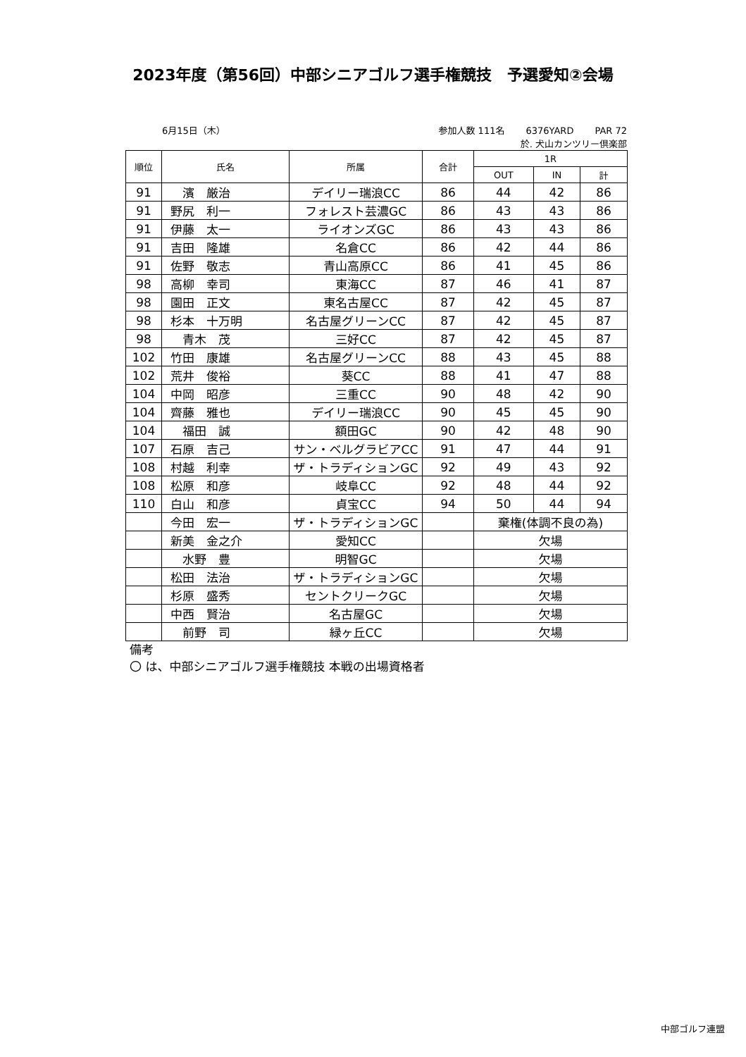2023年度（第56回）中部シニアゴルフ選手権競技　予選愛知②会場
6月15日（木） 参加人数 111名 6376YARD PAR 72
於. 犬山カンツリー倶楽部
| 順位 | 氏名 | 所属 | 合計 | 1R | | |
| --- | --- | --- | --- | --- | --- | --- |
| | | | | OUT | IN | 計 |
| 91 | 濱 厳治 | デイリー瑞浪CC | 86 | 44 | 42 | 86 |
| 91 | 野尻 利一 | フォレスト芸濃GC | 86 | 43 | 43 | 86 |
| 91 | 伊藤 太一 | ライオンズGC | 86 | 43 | 43 | 86 |
| 91 | 吉田 隆雄 | 名倉CC | 86 | 42 | 44 | 86 |
| 91 | 佐野 敬志 | 青山高原CC | 86 | 41 | 45 | 86 |
| 98 | 高柳 幸司 | 東海CC | 87 | 46 | 41 | 87 |
| 98 | 園田 正文 | 東名古屋CC | 87 | 42 | 45 | 87 |
| 98 | 杉本 十万明 | 名古屋グリーンCC | 87 | 42 | 45 | 87 |
| 98 | 青木 茂 | 三好CC | 87 | 42 | 45 | 87 |
| 102 | 竹田 康雄 | 名古屋グリーンCC | 88 | 43 | 45 | 88 |
| 102 | 荒井 俊裕 | 葵CC | 88 | 41 | 47 | 88 |
| 104 | 中岡 昭彦 | 三重CC | 90 | 48 | 42 | 90 |
| 104 | 齊藤 雅也 | デイリー瑞浪CC | 90 | 45 | 45 | 90 |
| 104 | 福田 誠 | 額田GC | 90 | 42 | 48 | 90 |
| 107 | 石原 吉己 | サン・ベルグラビアCC | 91 | 47 | 44 | 91 |
| 108 | 村越 利幸 | ザ・トラディションGC | 92 | 49 | 43 | 92 |
| 108 | 松原 和彦 | 岐阜CC | 92 | 48 | 44 | 92 |
| 110 | 白山 和彦 | 貞宝CC | 94 | 50 | 44 | 94 |
| | 今田 宏一 | ザ・トラディションGC | | 棄権(体調不良の為) | | |
| | 新美 金之介 | 愛知CC | | 欠場 | | |
| | 水野 豊 | 明智GC | | 欠場 | | |
| | 松田 法治 | ザ・トラディションGC | | 欠場 | | |
| | 杉原 盛秀 | セントクリークGC | | 欠場 | | |
| | 中西 賢治 | 名古屋GC | | 欠場 | | |
| | 前野 司 | 緑ヶ丘CC | | 欠場 | | |
備考
〇 は、中部シニアゴルフ選手権競技 本戦の出場資格者
中部ゴルフ連盟